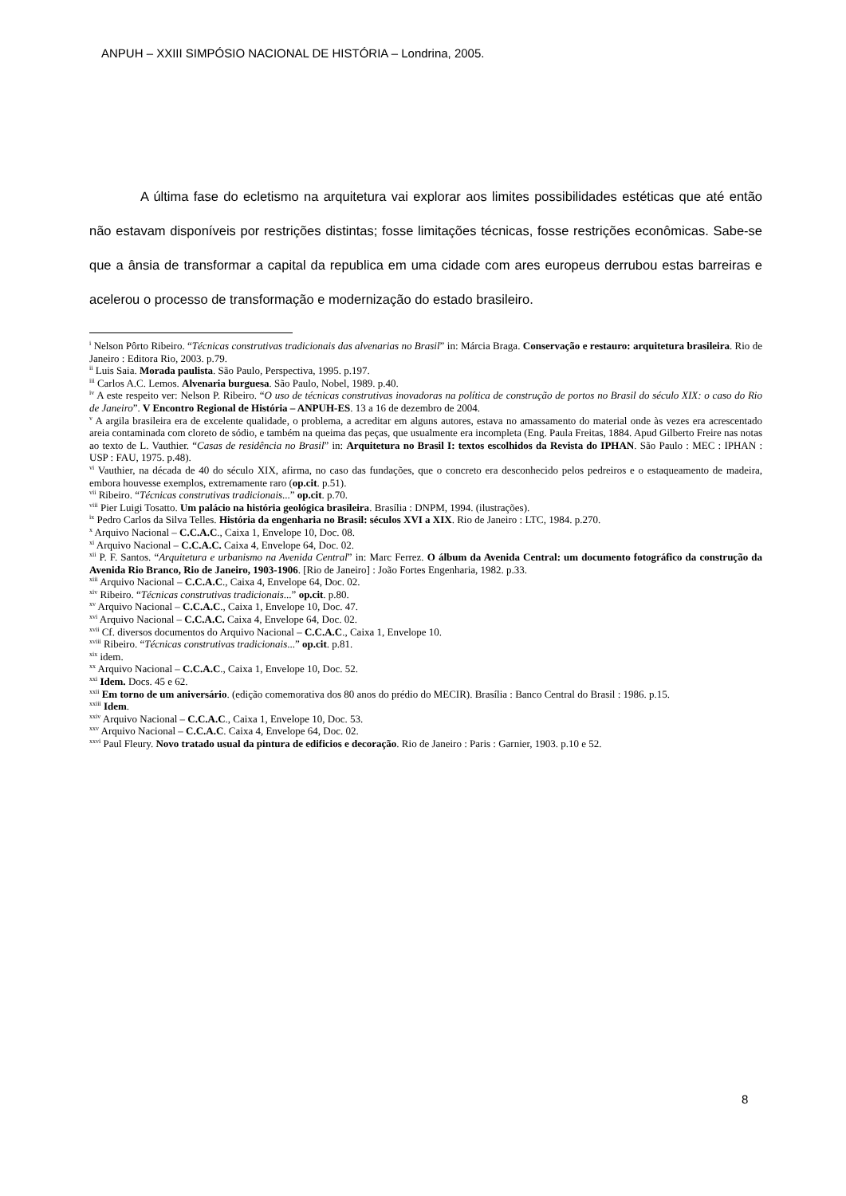ANPUH – XXIII SIMPÓSIO NACIONAL DE HISTÓRIA – Londrina, 2005.
A última fase do ecletismo na arquitetura vai explorar aos limites possibilidades estéticas que até então não estavam disponíveis por restrições distintas; fosse limitações técnicas, fosse restrições econômicas. Sabe-se que a ânsia de transformar a capital da republica em uma cidade com ares europeus derrubou estas barreiras e acelerou o processo de transformação e modernização do estado brasileiro.
<sup>i</sup> Nelson Pôrto Ribeiro. “Técnicas construtivas tradicionais das alvenarias no Brasil” in: Márcia Braga. Conservação e restauro: arquitetura brasileira. Rio de Janeiro : Editora Rio, 2003. p.79.
<sup>ii</sup> Luis Saia. Morada paulista. São Paulo, Perspectiva, 1995. p.197.
<sup>iii</sup> Carlos A.C. Lemos. Alvenaria burguesa. São Paulo, Nobel, 1989. p.40.
<sup>iv</sup> A este respeito ver: Nelson P. Ribeiro. “O uso de técnicas construtivas inovadoras na política de construção de portos no Brasil do século XIX: o caso do Rio de Janeiro”. V Encontro Regional de História – ANPUH-ES. 13 a 16 de dezembro de 2004.
<sup>v</sup> A argila brasileira era de excelente qualidade, o problema, a acreditar em alguns autores, estava no amassamento do material onde às vezes era acrescentado areia contaminada com cloreto de sódio, e também na queima das peças, que usualmente era incompleta (Eng. Paula Freitas, 1884. Apud Gilberto Freire nas notas ao texto de L. Vauthier. “Casas de residência no Brasil” in: Arquitetura no Brasil I: textos escolhidos da Revista do IPHAN. São Paulo : MEC : IPHAN : USP : FAU, 1975. p.48).
<sup>vi</sup> Vauthier, na década de 40 do século XIX, afirma, no caso das fundações, que o concreto era desconhecido pelos pedreiros e o estaqueamento de madeira, embora houvesse exemplos, extremamente raro (op.cit. p.51).
<sup>vii</sup> Ribeiro. “Técnicas construtivas tradicionais...” op.cit. p.70.
<sup>viii</sup> Pier Luigi Tosatto. Um palácio na história geológica brasileira. Brasília : DNPM, 1994. (ilustrações).
<sup>ix</sup> Pedro Carlos da Silva Telles. História da engenharia no Brasil: séculos XVI a XIX. Rio de Janeiro : LTC, 1984. p.270.
<sup>x</sup> Arquivo Nacional – C.C.A.C., Caixa 1, Envelope 10, Doc. 08.
<sup>xi</sup> Arquivo Nacional – C.C.A.C. Caixa 4, Envelope 64, Doc. 02.
<sup>xii</sup> P. F. Santos. “Arquitetura e urbanismo na Avenida Central” in: Marc Ferrez. O álbum da Avenida Central: um documento fotográfico da construção da Avenida Rio Branco, Rio de Janeiro, 1903-1906. [Rio de Janeiro] : João Fortes Engenharia, 1982. p.33.
<sup>xiii</sup> Arquivo Nacional – C.C.A.C., Caixa 4, Envelope 64, Doc. 02.
<sup>xiv</sup> Ribeiro. “Técnicas construtivas tradicionais...” op.cit. p.80.
<sup>xv</sup> Arquivo Nacional – C.C.A.C., Caixa 1, Envelope 10, Doc. 47.
<sup>xvi</sup> Arquivo Nacional – C.C.A.C. Caixa 4, Envelope 64, Doc. 02.
<sup>xvii</sup> Cf. diversos documentos do Arquivo Nacional – C.C.A.C., Caixa 1, Envelope 10.
<sup>xviii</sup> Ribeiro. “Técnicas construtivas tradicionais...” op.cit. p.81.
<sup>xix</sup> idem.
<sup>xx</sup> Arquivo Nacional – C.C.A.C., Caixa 1, Envelope 10, Doc. 52.
<sup>xxi</sup> Idem. Docs. 45 e 62.
<sup>xxii</sup> Em torno de um aniversário. (edição comemorativa dos 80 anos do prédio do MECIR). Brasília : Banco Central do Brasil : 1986. p.15.
<sup>xxiii</sup> Idem.
<sup>xxiv</sup> Arquivo Nacional – C.C.A.C., Caixa 1, Envelope 10, Doc. 53.
<sup>xxv</sup> Arquivo Nacional – C.C.A.C. Caixa 4, Envelope 64, Doc. 02.
<sup>xxvi</sup> Paul Fleury. Novo tratado usual da pintura de edificios e decoração. Rio de Janeiro : Paris : Garnier, 1903. p.10 e 52.
8